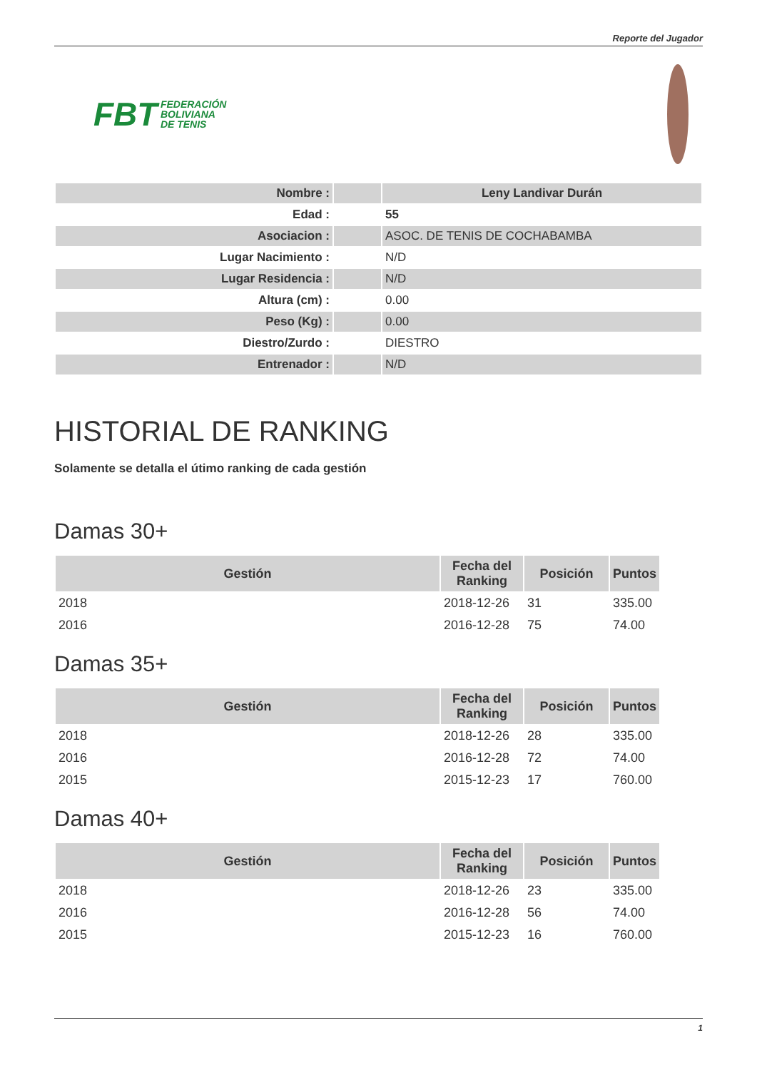Reporte del Jugador
FBT FEDERACIÓN
BOLIVIANA
DE TENIS
| Nombre : | | Leny Landivar Durán |
| Edad : | | 55 |
| Asociacion : | | ASOC. DE TENIS DE COCHABAMBA |
| Lugar Nacimiento : | | N/D |
| Lugar Residencia : | | N/D |
| Altura (cm) : | | 0.00 |
| Peso (Kg) : | | 0.00 |
| Diestro/Zurdo : | | DIESTRO |
| Entrenador : | | N/D |
HISTORIAL DE RANKING
Solamente se detalla el útimo ranking de cada gestión
Damas 30+
| Gestión | Fecha del Ranking | Posición | Puntos |
| --- | --- | --- | --- |
| 2018 | 2018-12-26 | 31 | 335.00 |
| 2016 | 2016-12-28 | 75 | 74.00 |
Damas 35+
| Gestión | Fecha del Ranking | Posición | Puntos |
| --- | --- | --- | --- |
| 2018 | 2018-12-26 | 28 | 335.00 |
| 2016 | 2016-12-28 | 72 | 74.00 |
| 2015 | 2015-12-23 | 17 | 760.00 |
Damas 40+
| Gestión | Fecha del Ranking | Posición | Puntos |
| --- | --- | --- | --- |
| 2018 | 2018-12-26 | 23 | 335.00 |
| 2016 | 2016-12-28 | 56 | 74.00 |
| 2015 | 2015-12-23 | 16 | 760.00 |
1